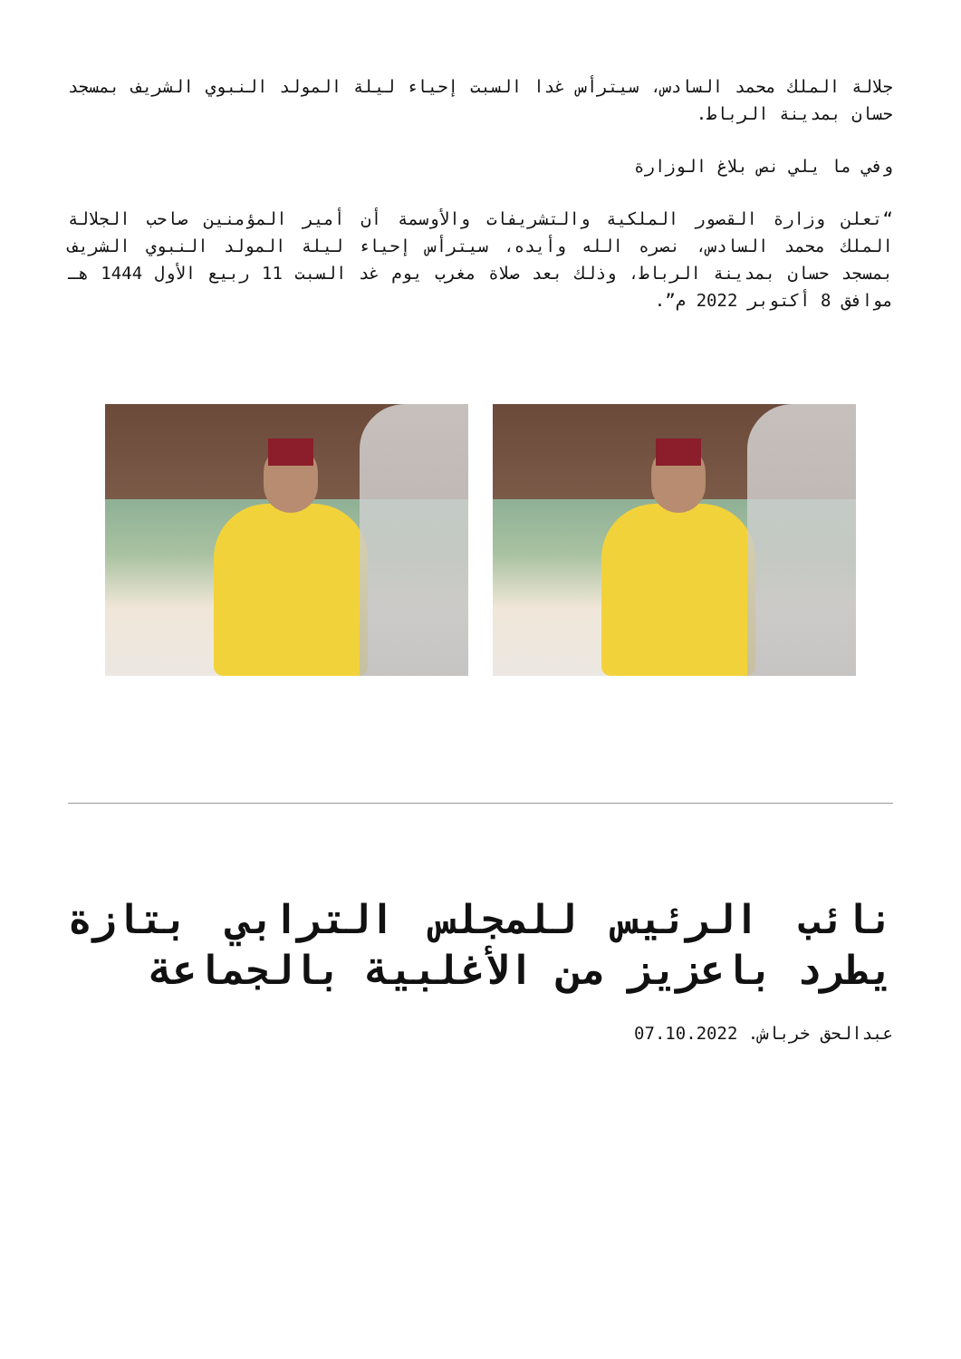جلالة الملك محمد السادس، سيترأس غدا السبت إحياء ليلة المولد النبوي الشريف بمسجد حسان بمدينة الرباط.
وفي ما يلي نص بلاغ الوزارة
“تعلن وزارة القصور الملكية والتشريفات والأوسمة أن أمير المؤمنين صاحب الجلالة الملك محمد السادس، نصره الله وأيده، سيترأس إحياء ليلة المولد النبوي الشريف بمسجد حسان بمدينة الرباط، وذلك بعد صلاة مغرب يوم غد السبت 11 ربيع الأول 1444 هـ موافق 8 أكتوبر 2022 م”.
نائب الرئيس للمجلس الترابي بتازة يطرد باعزيز من الأغلبية بالجماعة
عبدالحق خرباش. 07.10.2022